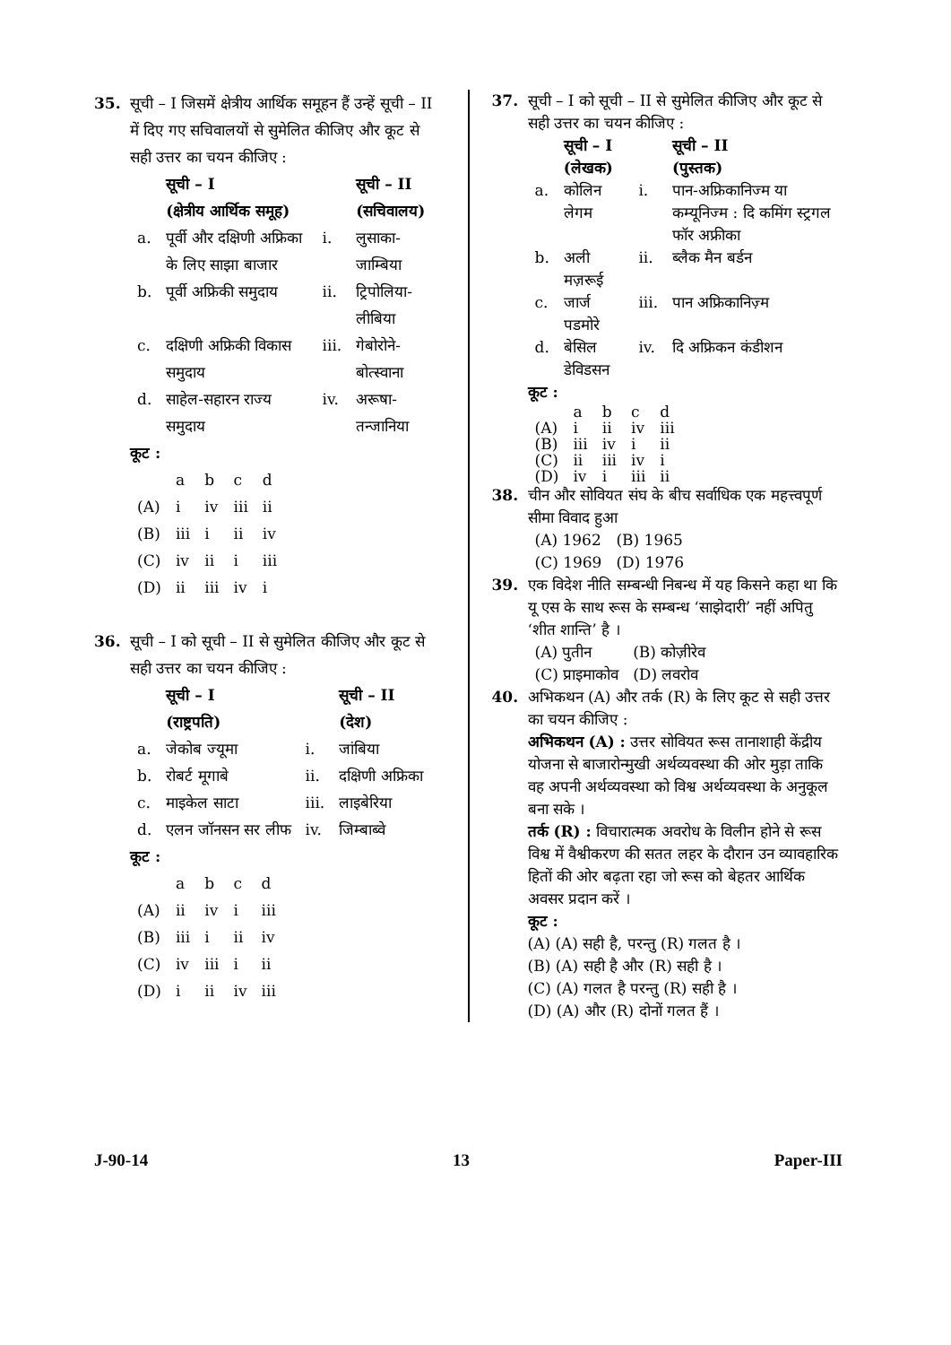35. सूची – I जिसमें क्षेत्रीय आर्थिक समूहन हैं उन्हें सूची – II में दिए गए सचिवालयों से सुमेलित कीजिए और कूट से सही उत्तर का चयन कीजिए :
| | सूची – I | | सूची – II |
| --- | --- | --- | --- |
| | (क्षेत्रीय आर्थिक समूह) | | (सचिवालय) |
| a. | पूर्वी और दक्षिणी अफ्रिका के लिए साझा बाजार | i. | लुसाका-जाम्बिया |
| b. | पूर्वी अफ्रिकी समुदाय | ii. | ट्रिपोलिया-लीबिया |
| c. | दक्षिणी अफ्रिकी विकास समुदाय | iii. | गेबोरोने-बोत्स्वाना |
| d. | साहेल-सहारन राज्य समुदाय | iv. | अरूषा-तन्जानिया |
कूट :
| | a | b | c | d |
| (A) | i | iv | iii | ii |
| (B) | iii | i | ii | iv |
| (C) | iv | ii | i | iii |
| (D) | ii | iii | iv | i |
36. सूची – I को सूची – II से सुमेलित कीजिए और कूट से सही उत्तर का चयन कीजिए :
| | सूची – I | | सूची – II |
| --- | --- | --- | --- |
| | (राष्ट्रपति) | | (देश) |
| a. | जेकोब ज्यूमा | i. | जांबिया |
| b. | रोबर्ट मूगाबे | ii. | दक्षिणी अफ्रिका |
| c. | माइकेल साटा | iii. | लाइबेरिया |
| d. | एलन जॉनसन सर लीफ | iv. | जिम्बाब्वे |
कूट :
| | a | b | c | d |
| (A) | ii | iv | i | iii |
| (B) | iii | i | ii | iv |
| (C) | iv | iii | i | ii |
| (D) | i | ii | iv | iii |
37. सूची – I को सूची – II से सुमेलित कीजिए और कूट से सही उत्तर का चयन कीजिए :
| | सूची – I | | सूची – II |
| --- | --- | --- | --- |
| | (लेखक) | | (पुस्तक) |
| a. | कोलिन लेगम | i. | पान-अफ्रिकानिज्म या कम्यूनिज्म : दि कमिंग स्ट्रगल फॉर अफ्रीका |
| b. | अली मज़रूई | ii. | ब्लैक मैन बर्डन |
| c. | जार्ज पडमोरे | iii. | पान अफ्रिकानिज़्म |
| d. | बेसिल डेविडसन | iv. | दि अफ्रिकन कंडीशन |
कूट :
| | a | b | c | d |
| (A) | i | ii | iv | iii |
| (B) | iii | iv | i | ii |
| (C) | ii | iii | iv | i |
| (D) | iv | i | iii | ii |
38. चीन और सोवियत संघ के बीच सर्वाधिक एक महत्त्वपूर्ण सीमा विवाद हुआ
| (A) 1962 | (B) 1965 |
| (C) 1969 | (D) 1976 |
39. एक विदेश नीति सम्बन्धी निबन्ध में यह किसने कहा था कि यू एस के साथ रूस के सम्बन्ध ‘साझेदारी’ नहीं अपितु ‘शीत शान्ति’ है ।
| (A) पुतीन | (B) कोज़ीरेव |
| (C) प्राइमाकोव | (D) लवरोव |
40. अभिकथन (A) और तर्क (R) के लिए कूट से सही उत्तर का चयन कीजिए :
अभिकथन (A) : उत्तर सोवियत रूस तानाशाही केंद्रीय योजना से बाजारोन्मुखी अर्थव्यवस्था की ओर मुड़ा ताकि वह अपनी अर्थव्यवस्था को विश्व अर्थव्यवस्था के अनुकूल बना सके ।
तर्क (R) : विचारात्मक अवरोध के विलीन होने से रूस विश्व में वैश्वीकरण की सतत लहर के दौरान उन व्यावहारिक हितों की ओर बढ़ता रहा जो रूस को बेहतर आर्थिक अवसर प्रदान करें ।
कूट :
(A) (A) सही है, परन्तु (R) गलत है ।
(B) (A) सही है और (R) सही है ।
(C) (A) गलत है परन्तु (R) सही है ।
(D) (A) और (R) दोनों गलत हैं ।
J-90-14 13 Paper-III